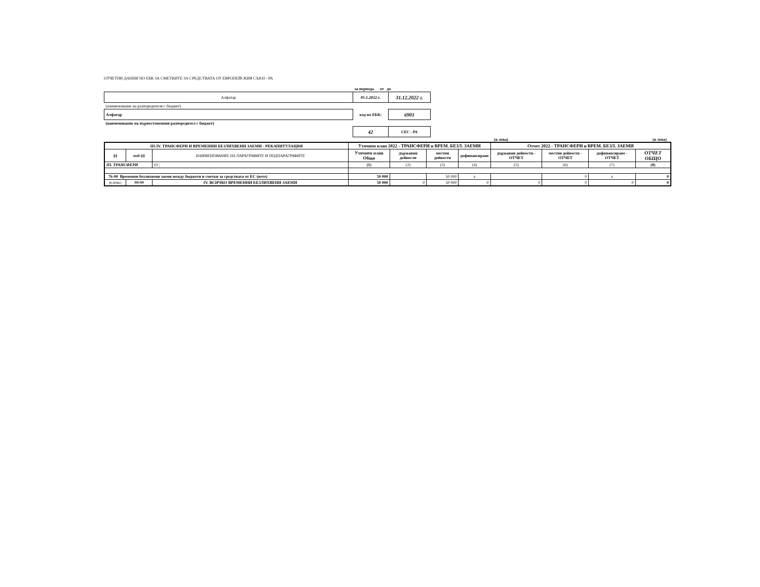ОТЧЕТНИ ДАННИ ПО ЕБК ЗА СМЕТКИТЕ ЗА СРЕДСТВАТА ОТ ЕВРОПЕЙСКИЯ СЪЮЗ - РА
| | за периода от до | |
| Алфатар | 01.1.2022 г. | 31.12.2022 г. |
| (наименование на разпоредителя с бюджет) | | |
| Алфатар | код по ЕБК: | 6901 |
| (наименование на първостепенния разпоредител с бюджет) | | |
| | 42 | СЕС - РА |
(в лева) (в лева)
| III-IV. ТРАНСФЕРИ И ВРЕМЕННИ БЕЗЛИХВЕНИ ЗАЕМИ - РЕКАПИТУЛАЦИЯ | | | Уточнен план 2022 - ТРАНСФЕРИ и ВРЕМ. БЕЗЛ. ЗАЕМИ | | | | Отчет 2022 - ТРАНСФЕРИ и ВРЕМ. БЕЗЛ. ЗАЕМИ | | | |
| --- | --- | --- | --- | --- | --- | --- | --- | --- | --- | --- |
| §§ | под-§§ | НАИМЕНОВАНИЕ НА ПАРАГРАФИТЕ И ПОДПАРАГРАФИТЕ | Уточнен план Общо | държавни дейности | местни дейности | дофинансиране | държавни дейности - ОТЧЕТ | местни дейности - ОТЧЕТ | дофинансиране - ОТЧЕТ | ОТЧЕТ ОБЩО |
| III. ТРАНСФЕРИ | | 03 ¦ | (1) | (2) | (3) | (4) | (5) | (6) | (7) | (8) |
| 76-00 Временни безлихвени заеми между бюджети и сметки за средствата от ЕС (нето) | | | 50 000 | | 50 000 | x | | 0 | x | 0 |
| ВСИЧКО | 99-99 | IV. ВСИЧКО ВРЕМЕННИ БЕЗЛИХВЕНИ ЗАЕМИ | 50 000 | 0 | 50 000 | 0 | 0 | 0 | 0 | 0 |